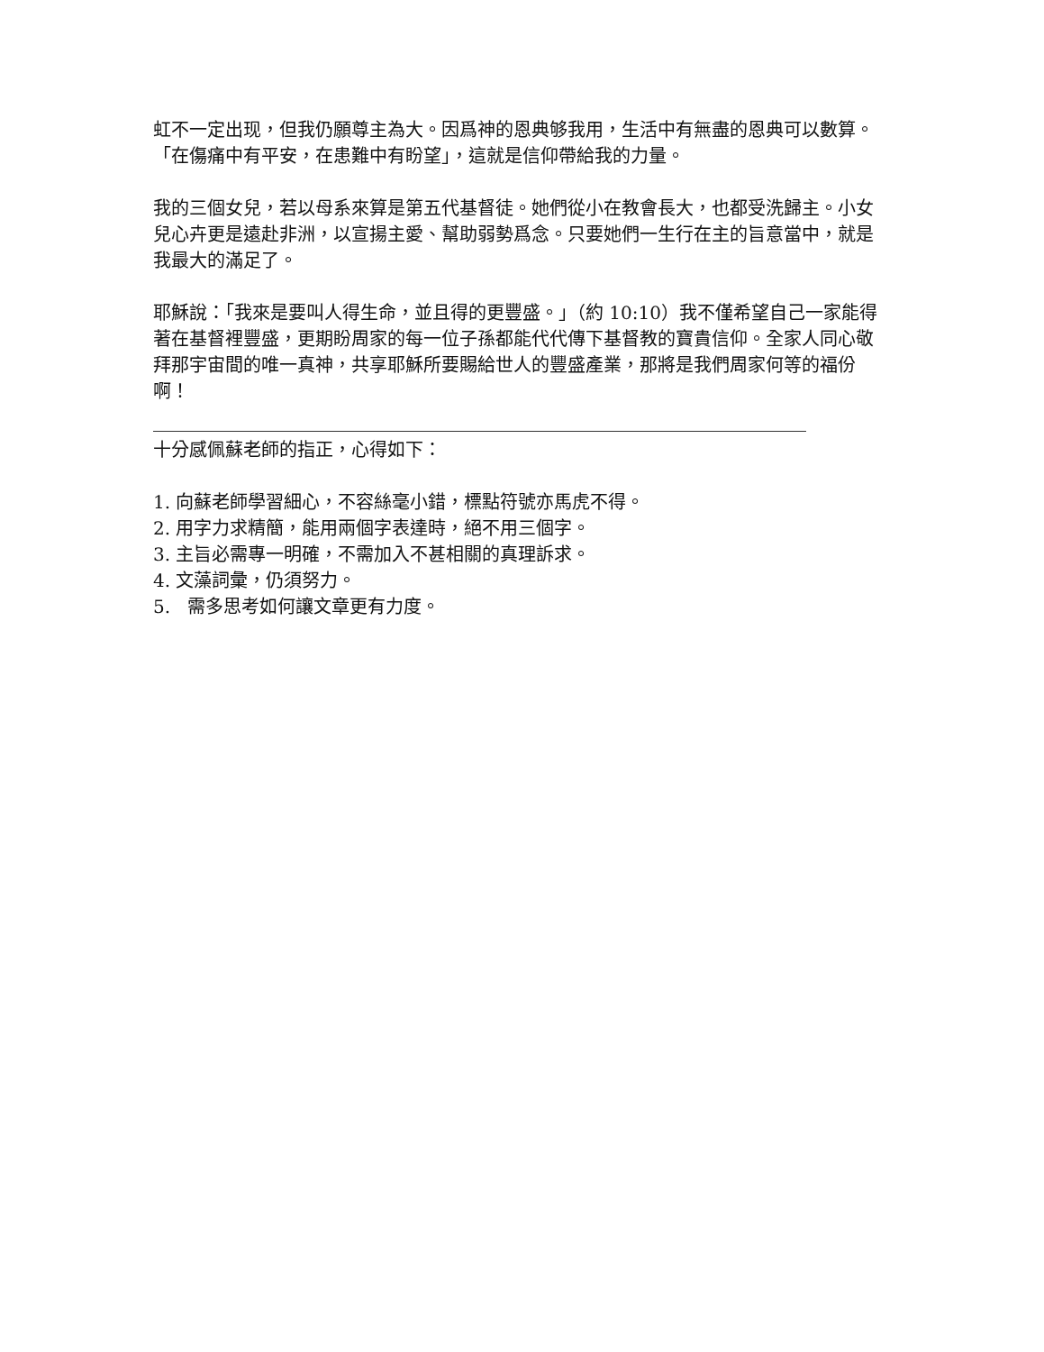虹不一定出现，但我仍願尊主為大。因爲神的恩典够我用，生活中有無盡的恩典可以數算。「在傷痛中有平安，在患難中有盼望」，這就是信仰帶給我的力量。
我的三個女兒，若以母系來算是第五代基督徒。她們從小在教會長大，也都受洗歸主。小女兒心卉更是遠赴非洲，以宣揚主愛、幫助弱勢爲念。只要她們一生行在主的旨意當中，就是我最大的滿足了。
耶穌說：「我來是要叫人得生命，並且得的更豐盛。」（約 10:10）我不僅希望自己一家能得著在基督裡豐盛，更期盼周家的每一位子孫都能代代傳下基督教的寶貴信仰。全家人同心敬拜那宇宙間的唯一真神，共享耶穌所要賜給世人的豐盛產業，那將是我們周家何等的福份啊！
十分感佩蘇老師的指正，心得如下：
1. 向蘇老師學習細心，不容絲毫小錯，標點符號亦馬虎不得。
2. 用字力求精簡，能用兩個字表達時，絕不用三個字。
3. 主旨必需專一明確，不需加入不甚相關的真理訴求。
4. 文藻詞彙，仍須努力。
5. 需多思考如何讓文章更有力度。